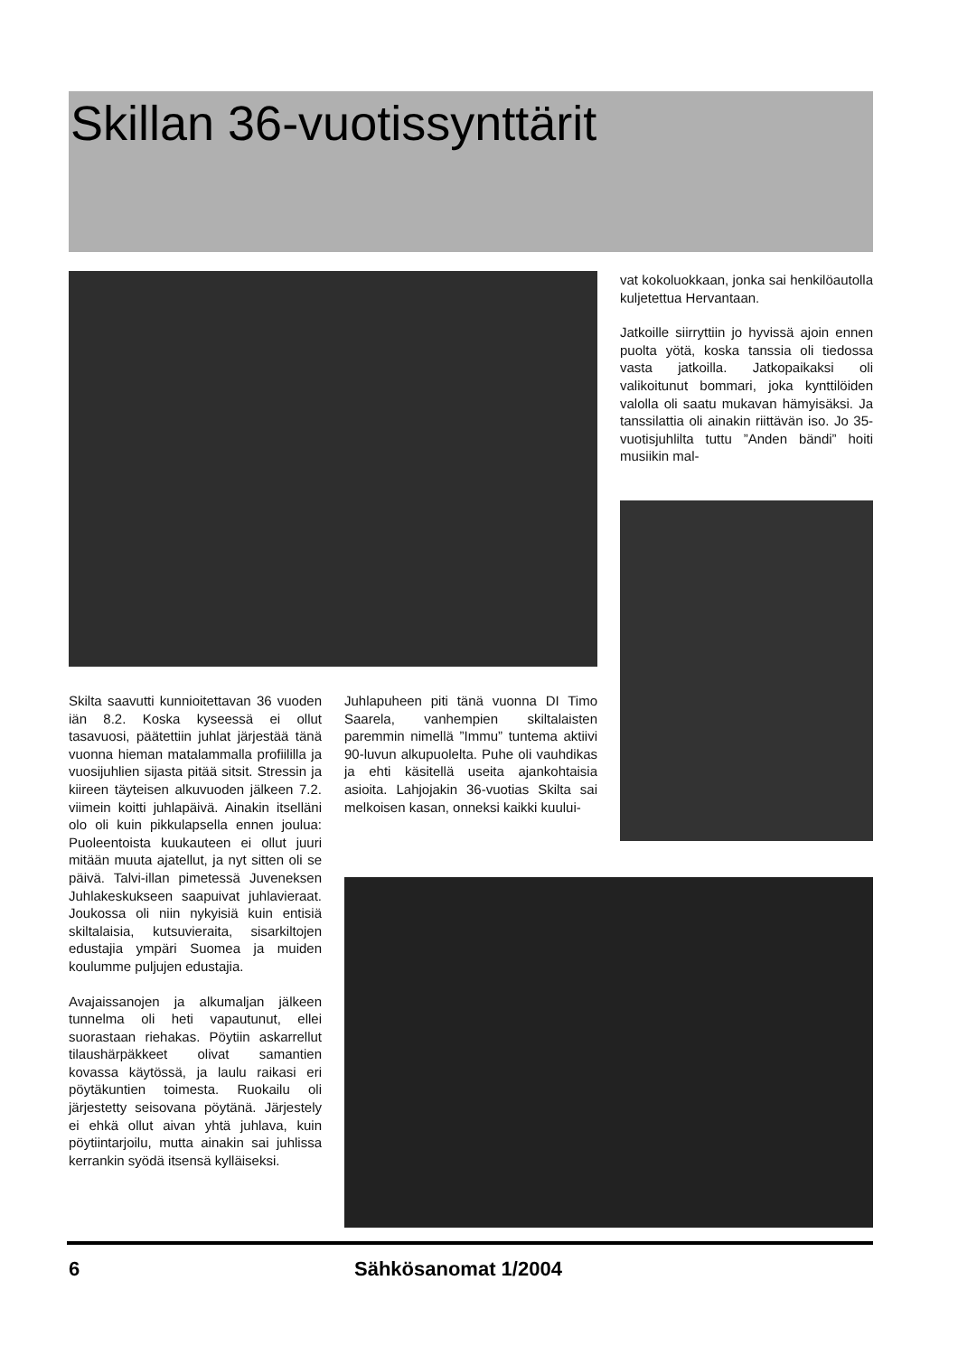Skillan 36-vuotissynttärit
vat kokoluokkaan, jonka sai henkilöautolla kuljetettua Hervantaan.
Jatkoille siirryttiin jo hyvissä ajoin ennen puolta yötä, koska tanssia oli tiedossa vasta jatkoilla. Jatkopaikaksi oli valikoitunut bommari, joka kynttilöiden valolla oli saatu mukavan hämyisäksi. Ja tanssilattia oli ainakin riittävän iso. Jo 35-vuotisjuhlilta tuttu ”Anden bändi” hoiti musiikin mal-
Skilta saavutti kunnioitettavan 36 vuoden iän 8.2. Koska kyseessä ei ollut tasavuosi, päätettiin juhlat järjestää tänä vuonna hieman matalammalla profiililla ja vuosijuhlien sijasta pitää sitsit. Stressin ja kiireen täyteisen alkuvuoden jälkeen 7.2. viimein koitti juhlapäivä. Ainakin itselläni olo oli kuin pikkulapsella ennen joulua: Puoleentoista kuukauteen ei ollut juuri mitään muuta ajatellut, ja nyt sitten oli se päivä. Talvi-illan pimetessä Juveneksen Juhlakeskukseen saapuivat juhlavieraat. Joukossa oli niin nykyisiä kuin entisiä skiltalaisia, kutsuvieraita, sisarkiltojen edustajia ympäri Suomea ja muiden koulumme puljujen edustajia.
Avajaissanojen ja alkumaljan jälkeen tunnelma oli heti vapautunut, ellei suorastaan riehakas. Pöytiin askarrellut tilaushärpäkkeet olivat samantien kovassa käytössä, ja laulu raikasi eri pöytäkuntien toimesta. Ruokailu oli järjestetty seisovana pöytänä. Järjestely ei ehkä ollut aivan yhtä juhlava, kuin pöytiintarjoilu, mutta ainakin sai juhlissa kerrankin syödä itsensä kylläiseksi.
Juhlapuheen piti tänä vuonna DI Timo Saarela, vanhempien skiltalaisten paremmin nimellä ”Immu” tuntema aktiivi 90-luvun alkupuolelta. Puhe oli vauhdikas ja ehti käsitellä useita ajankohtaisia asioita. Lahjojakin 36-vuotias Skilta sai melkoisen kasan, onneksi kaikki kuului-
6 Sähkösanomat 1/2004